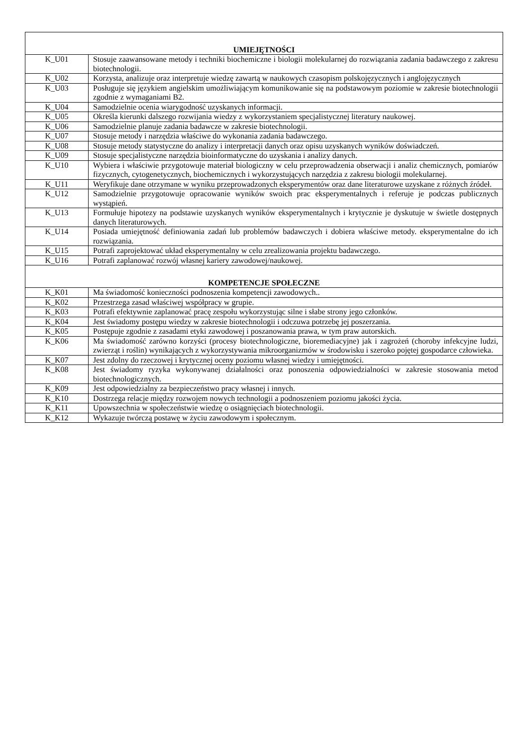| UMIEJĘTNOŚCI | |
| --- | --- |
| K_U01 | Stosuje zaawansowane metody i techniki biochemiczne i biologii molekularnej do rozwiązania zadania badawczego z zakresu biotechnologii. |
| K_U02 | Korzysta, analizuje oraz interpretuje wiedzę zawartą w naukowych czasopism polskojęzycznych i anglojęzycznych |
| K_U03 | Posługuje się językiem angielskim umożliwiającym komunikowanie się na podstawowym poziomie w zakresie biotechnologii zgodnie z wymaganiami B2. |
| K_U04 | Samodzielnie ocenia wiarygodność uzyskanych informacji. |
| K_U05 | Określa kierunki dalszego rozwijania wiedzy z wykorzystaniem specjalistycznej literatury naukowej. |
| K_U06 | Samodzielnie planuje zadania badawcze w zakresie biotechnologii. |
| K_U07 | Stosuje metody i narzędzia właściwe do wykonania zadania badawczego. |
| K_U08 | Stosuje metody statystyczne do analizy i interpretacji danych oraz opisu uzyskanych wyników doświadczeń. |
| K_U09 | Stosuje specjalistyczne narzędzia bioinformatyczne do uzyskania i analizy danych. |
| K_U10 | Wybiera i właściwie przygotowuje materiał biologiczny w celu przeprowadzenia obserwacji i analiz chemicznych, pomiarów fizycznych, cytogenetycznych, biochemicznych i wykorzystujących narzędzia z zakresu biologii molekularnej. |
| K_U11 | Weryfikuje dane otrzymane w wyniku przeprowadzonych eksperymentów oraz dane literaturowe uzyskane z różnych źródeł. |
| K_U12 | Samodzielnie przygotowuje opracowanie wyników swoich prac eksperymentalnych i referuje je podczas publicznych wystąpień. |
| K_U13 | Formułuje hipotezy na podstawie uzyskanych wyników eksperymentalnych i krytycznie je dyskutuje w świetle dostępnych danych literaturowych. |
| K_U14 | Posiada umiejętność definiowania zadań lub problemów badawczych i dobiera właściwe metody. eksperymentalne do ich rozwiązania. |
| K_U15 | Potrafi zaprojektować układ eksperymentalny w celu zrealizowania projektu badawczego. |
| K_U16 | Potrafi zaplanować rozwój własnej kariery zawodowej/naukowej. |
| KOMPETENCJE SPOŁECZNE | |
| K_K01 | Ma świadomość konieczności podnoszenia kompetencji zawodowych.. |
| K_K02 | Przestrzega zasad właściwej współpracy w grupie. |
| K_K03 | Potrafi efektywnie zaplanować pracę zespołu wykorzystując silne i słabe strony jego członków. |
| K_K04 | Jest świadomy postępu wiedzy w zakresie biotechnologii i odczuwa potrzebę jej poszerzania. |
| K_K05 | Postępuje zgodnie z zasadami etyki zawodowej i poszanowania prawa, w tym praw autorskich. |
| K_K06 | Ma świadomość zarówno korzyści (procesy biotechnologiczne, bioremediacyjne) jak i zagrożeń (choroby infekcyjne ludzi, zwierząt i roślin) wynikających z wykorzystywania mikroorganizmów w środowisku i szeroko pojętej gospodarce człowieka. |
| K_K07 | Jest zdolny do rzeczowej i krytycznej oceny poziomu własnej wiedzy i umiejętności. |
| K_K08 | Jest świadomy ryzyka wykonywanej działalności oraz ponoszenia odpowiedzialności w zakresie stosowania metod biotechnologicznych. |
| K_K09 | Jest odpowiedzialny za bezpieczeństwo pracy własnej i innych. |
| K_K10 | Dostrzega relacje między rozwojem nowych technologii a podnoszeniem poziomu jakości życia. |
| K_K11 | Upowszechnia w społeczeństwie wiedzę o osiągnięciach biotechnologii. |
| K_K12 | Wykazuje twórczą postawę w życiu zawodowym i społecznym. |